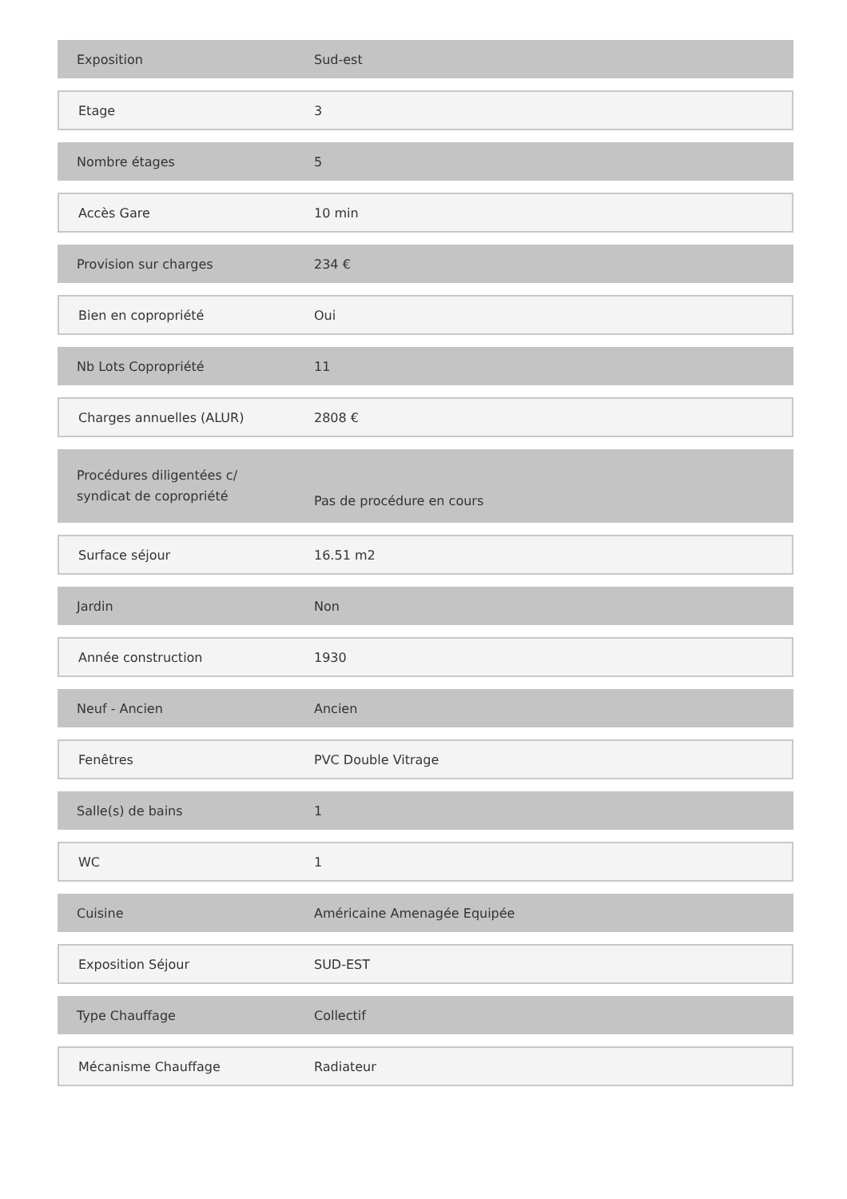| Exposition | Sud-est |
| Etage | 3 |
| Nombre étages | 5 |
| Accès Gare | 10 min |
| Provision sur charges | 234 € |
| Bien en copropriété | Oui |
| Nb Lots Copropriété | 11 |
| Charges annuelles (ALUR) | 2808 € |
| Procédures diligentées c/ syndicat de copropriété | Pas de procédure en cours |
| Surface séjour | 16.51 m2 |
| Jardin | Non |
| Année construction | 1930 |
| Neuf - Ancien | Ancien |
| Fenêtres | PVC Double Vitrage |
| Salle(s) de bains | 1 |
| WC | 1 |
| Cuisine | Américaine Amenagée Equipée |
| Exposition Séjour | SUD-EST |
| Type Chauffage | Collectif |
| Mécanisme Chauffage | Radiateur |